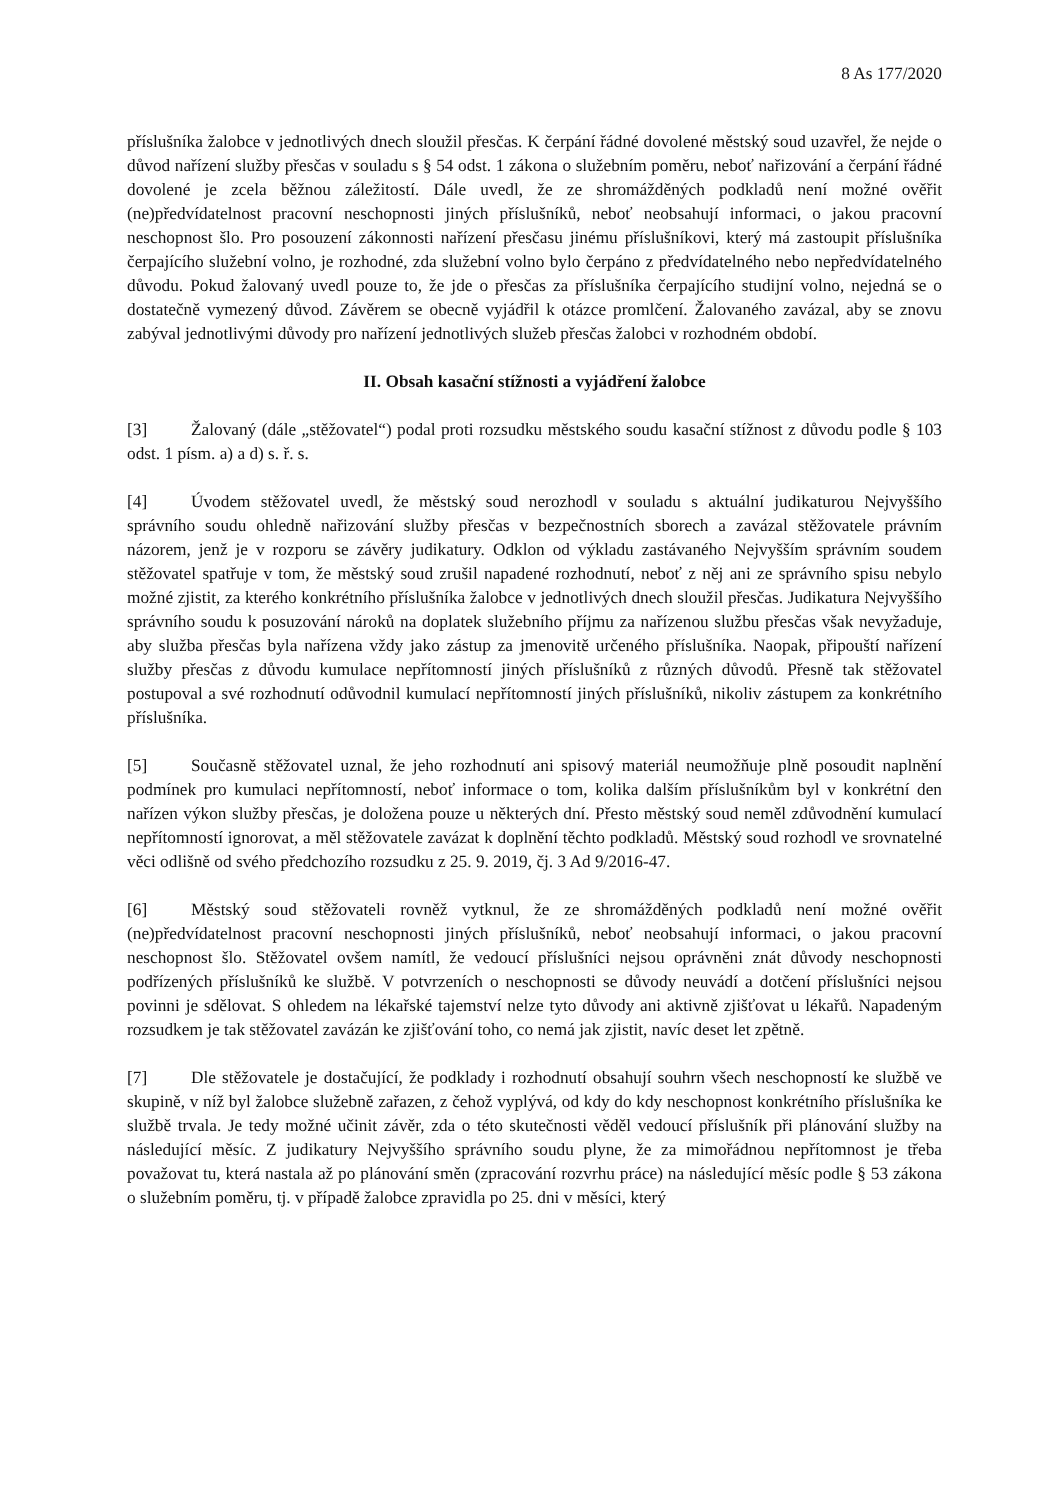8 As 177/2020
příslušníka žalobce v jednotlivých dnech sloužil přesčas. K čerpání řádné dovolené městský soud uzavřel, že nejde o důvod nařízení služby přesčas v souladu s § 54 odst. 1 zákona o služebním poměru, neboť nařizování a čerpání řádné dovolené je zcela běžnou záležitostí. Dále uvedl, že ze shromážděných podkladů není možné ověřit (ne)předvídatelnost pracovní neschopnosti jiných příslušníků, neboť neobsahují informaci, o jakou pracovní neschopnost šlo. Pro posouzení zákonnosti nařízení přesčasu jinému příslušníkovi, který má zastoupit příslušníka čerpajícího služební volno, je rozhodné, zda služební volno bylo čerpáno z předvídatelného nebo nepředvídatelného důvodu. Pokud žalovaný uvedl pouze to, že jde o přesčas za příslušníka čerpajícího studijní volno, nejedná se o dostatečně vymezený důvod. Závěrem se obecně vyjádřil k otázce promlčení. Žalovaného zavázal, aby se znovu zabýval jednotlivými důvody pro nařízení jednotlivých služeb přesčas žalobci v rozhodném období.
II. Obsah kasační stížnosti a vyjádření žalobce
[3] Žalovaný (dále „stěžovatel“) podal proti rozsudku městského soudu kasační stížnost z důvodu podle § 103 odst. 1 písm. a) a d) s. ř. s.
[4] Úvodem stěžovatel uvedl, že městský soud nerozhodl v souladu s aktuální judikaturou Nejvyššího správního soudu ohledně nařizování služby přesčas v bezpečnostních sborech a zavázal stěžovatele právním názorem, jenž je v rozporu se závěry judikatury. Odklon od výkladu zastávaného Nejvyšším správním soudem stěžovatel spatřuje v tom, že městský soud zrušil napadené rozhodnutí, neboť z něj ani ze správního spisu nebylo možné zjistit, za kterého konkrétního příslušníka žalobce v jednotlivých dnech sloužil přesčas. Judikatura Nejvyššího správního soudu k posuzování nároků na doplatek služebního příjmu za nařízenou službu přesčas však nevyžaduje, aby služba přesčas byla nařízena vždy jako zástup za jmenovitě určeného příslušníka. Naopak, připouští nařízení služby přesčas z důvodu kumulace nepřítomností jiných příslušníků z různých důvodů. Přesně tak stěžovatel postupoval a své rozhodnutí odůvodnil kumulací nepřítomností jiných příslušníků, nikoliv zástupem za konkrétního příslušníka.
[5] Současně stěžovatel uznal, že jeho rozhodnutí ani spisový materiál neumožňuje plně posoudit naplnění podmínek pro kumulaci nepřítomností, neboť informace o tom, kolika dalším příslušníkům byl v konkrétní den nařízen výkon služby přesčas, je doložena pouze u některých dní. Přesto městský soud neměl zdůvodnění kumulací nepřítomností ignorovat, a měl stěžovatele zavázat k doplnění těchto podkladů. Městský soud rozhodl ve srovnatelné věci odlišně od svého předchozího rozsudku z 25. 9. 2019, čj. 3 Ad 9/2016-47.
[6] Městský soud stěžovateli rovněž vytknul, že ze shromážděných podkladů není možné ověřit (ne)předvídatelnost pracovní neschopnosti jiných příslušníků, neboť neobsahují informaci, o jakou pracovní neschopnost šlo. Stěžovatel ovšem namítl, že vedoucí příslušníci nejsou oprávněni znát důvody neschopnosti podřízených příslušníků ke službě. V potvrzeních o neschopnosti se důvody neuvádí a dotčení příslušníci nejsou povinni je sdělovat. S ohledem na lékařské tajemství nelze tyto důvody ani aktivně zjišťovat u lékařů. Napadeným rozsudkem je tak stěžovatel zavázán ke zjišťování toho, co nemá jak zjistit, navíc deset let zpětně.
[7] Dle stěžovatele je dostačující, že podklady i rozhodnutí obsahují souhrn všech neschopností ke službě ve skupině, v níž byl žalobce služebně zařazen, z čehož vyplývá, od kdy do kdy neschopnost konkrétního příslušníka ke službě trvala. Je tedy možné učinit závěr, zda o této skutečnosti věděl vedoucí příslušník při plánování služby na následující měsíc. Z judikatury Nejvyššího správního soudu plyne, že za mimořádnou nepřítomnost je třeba považovat tu, která nastala až po plánování směn (zpracování rozvrhu práce) na následující měsíc podle § 53 zákona o služebním poměru, tj. v případě žalobce zpravidla po 25. dni v měsíci, který